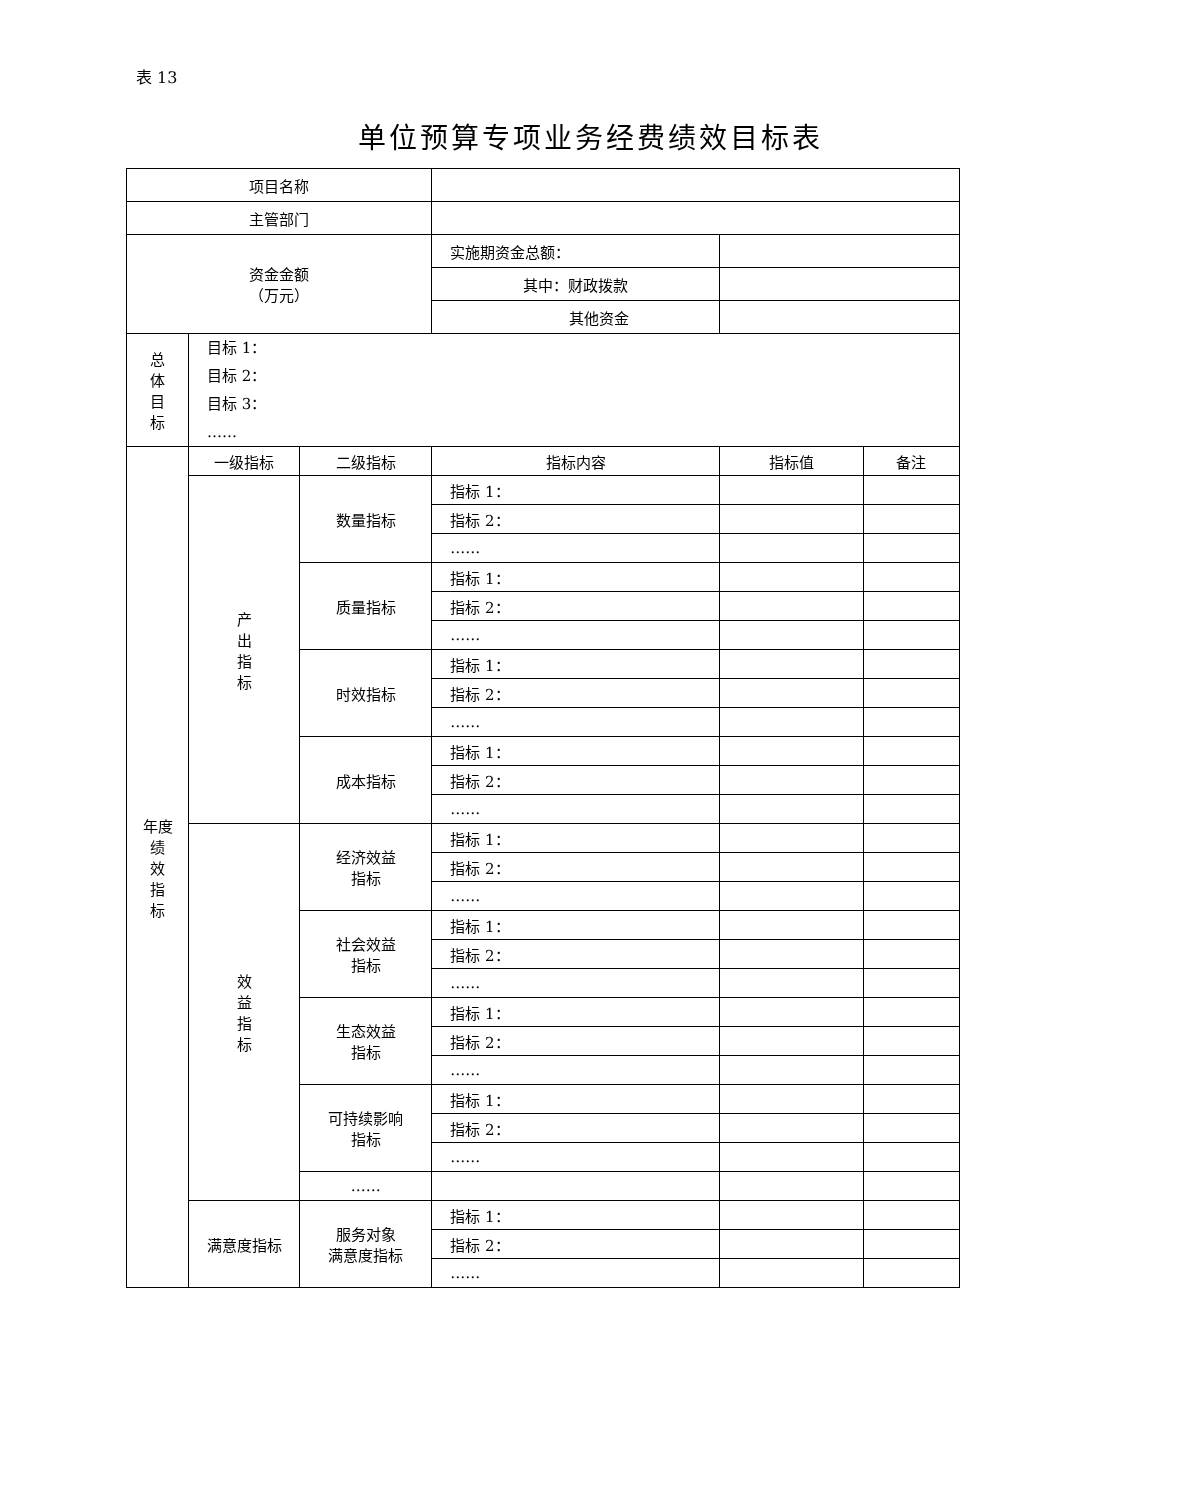表 13
单位预算专项业务经费绩效目标表
| 项目名称 | | | | | |
| 主管部门 | | | | | |
| 资金金额 （万元） | | | 实施期资金总额： | | |
| | | | 其中：财政拨款 | | |
| | | | 其他资金 | | |
| 总 体 目 标 | 目标 1： 目标 2： 目标 3： …… | | | | |
| 年度 绩 效 指 标 | 一级指标 | 二级指标 | 指标内容 | 指标值 | 备注 |
| | 产 出 指 标 | 数量指标 | 指标 1： | | |
| | | | 指标 2： | | |
| | | | …… | | |
| | | 质量指标 | 指标 1： | | |
| | | | 指标 2： | | |
| | | | …… | | |
| | | 时效指标 | 指标 1： | | |
| | | | 指标 2： | | |
| | | | …… | | |
| | | 成本指标 | 指标 1： | | |
| | | | 指标 2： | | |
| | | | …… | | |
| | 效 益 指 标 | 经济效益 指标 | 指标 1： | | |
| | | | 指标 2： | | |
| | | | …… | | |
| | | 社会效益 指标 | 指标 1： | | |
| | | | 指标 2： | | |
| | | | …… | | |
| | | 生态效益 指标 | 指标 1： | | |
| | | | 指标 2： | | |
| | | | …… | | |
| | | 可持续影响 指标 | 指标 1： | | |
| | | | 指标 2： | | |
| | | | …… | | |
| | | …… | | | |
| | 满意度指标 | 服务对象 满意度指标 | 指标 1： | | |
| | | | 指标 2： | | |
| | | | …… | | |